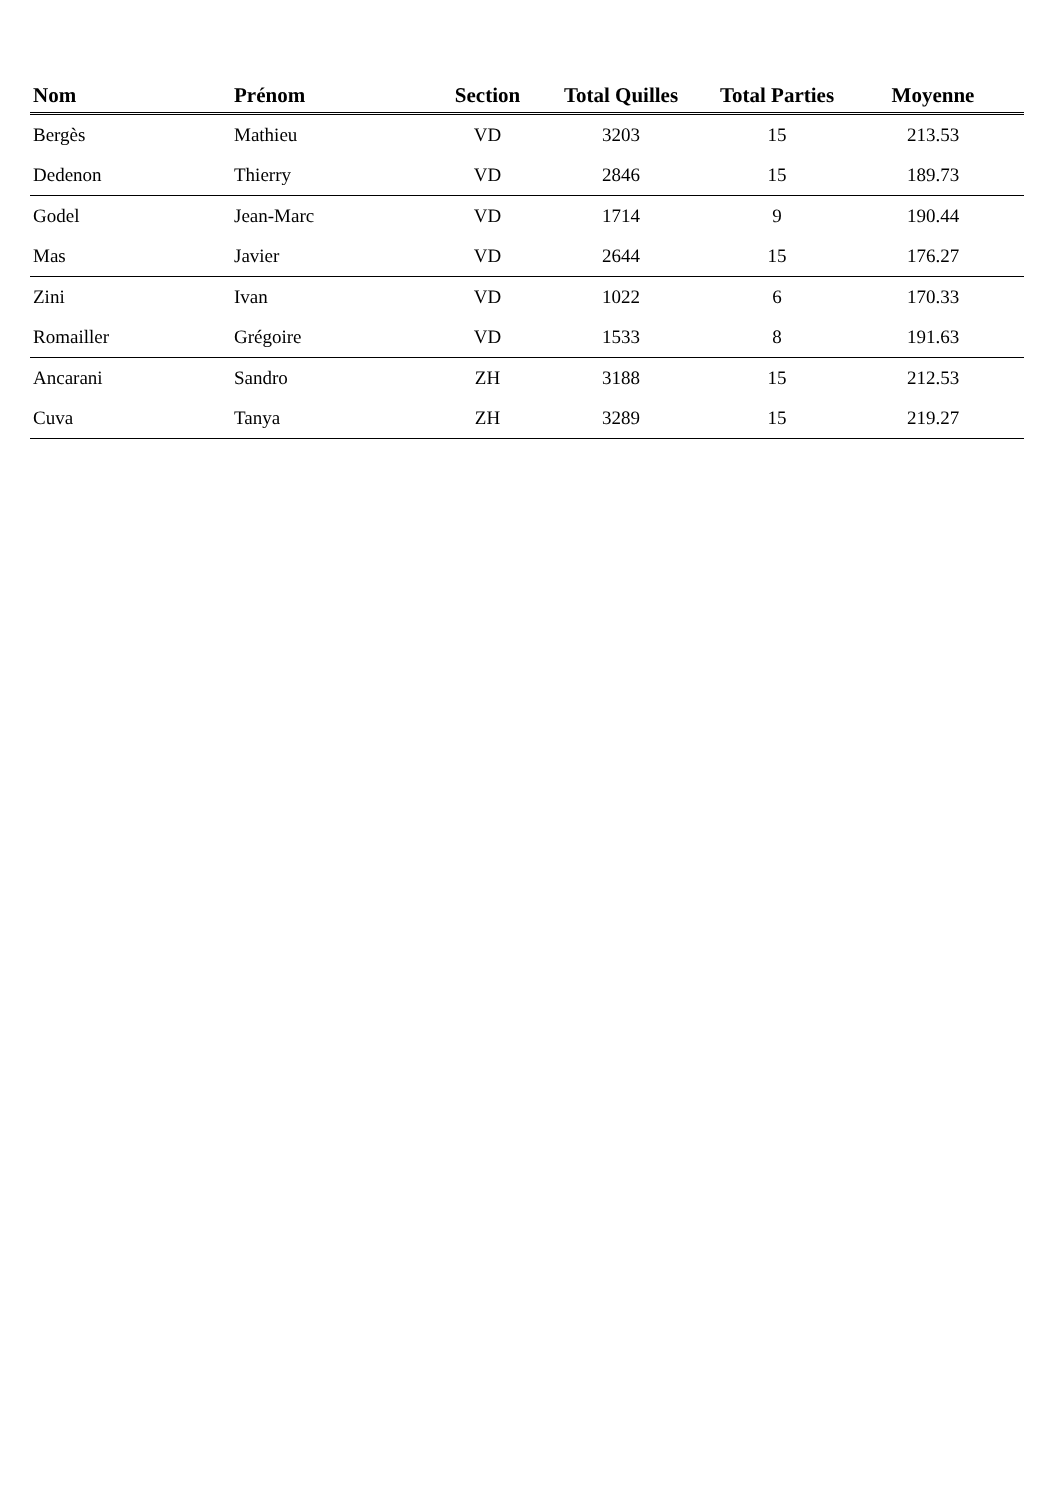| Nom | Prénom | Section | Total Quilles | Total Parties | Moyenne | |
| --- | --- | --- | --- | --- | --- | --- |
| Bergès | Mathieu | VD | 3203 | 15 | 213.53 | |
| Dedenon | Thierry | VD | 2846 | 15 | 189.73 | |
| Godel | Jean-Marc | VD | 1714 | 9 | 190.44 | |
| Mas | Javier | VD | 2644 | 15 | 176.27 | |
| Zini | Ivan | VD | 1022 | 6 | 170.33 | |
| Romailler | Grégoire | VD | 1533 | 8 | 191.63 | |
| Ancarani | Sandro | ZH | 3188 | 15 | 212.53 | |
| Cuva | Tanya | ZH | 3289 | 15 | 219.27 | |